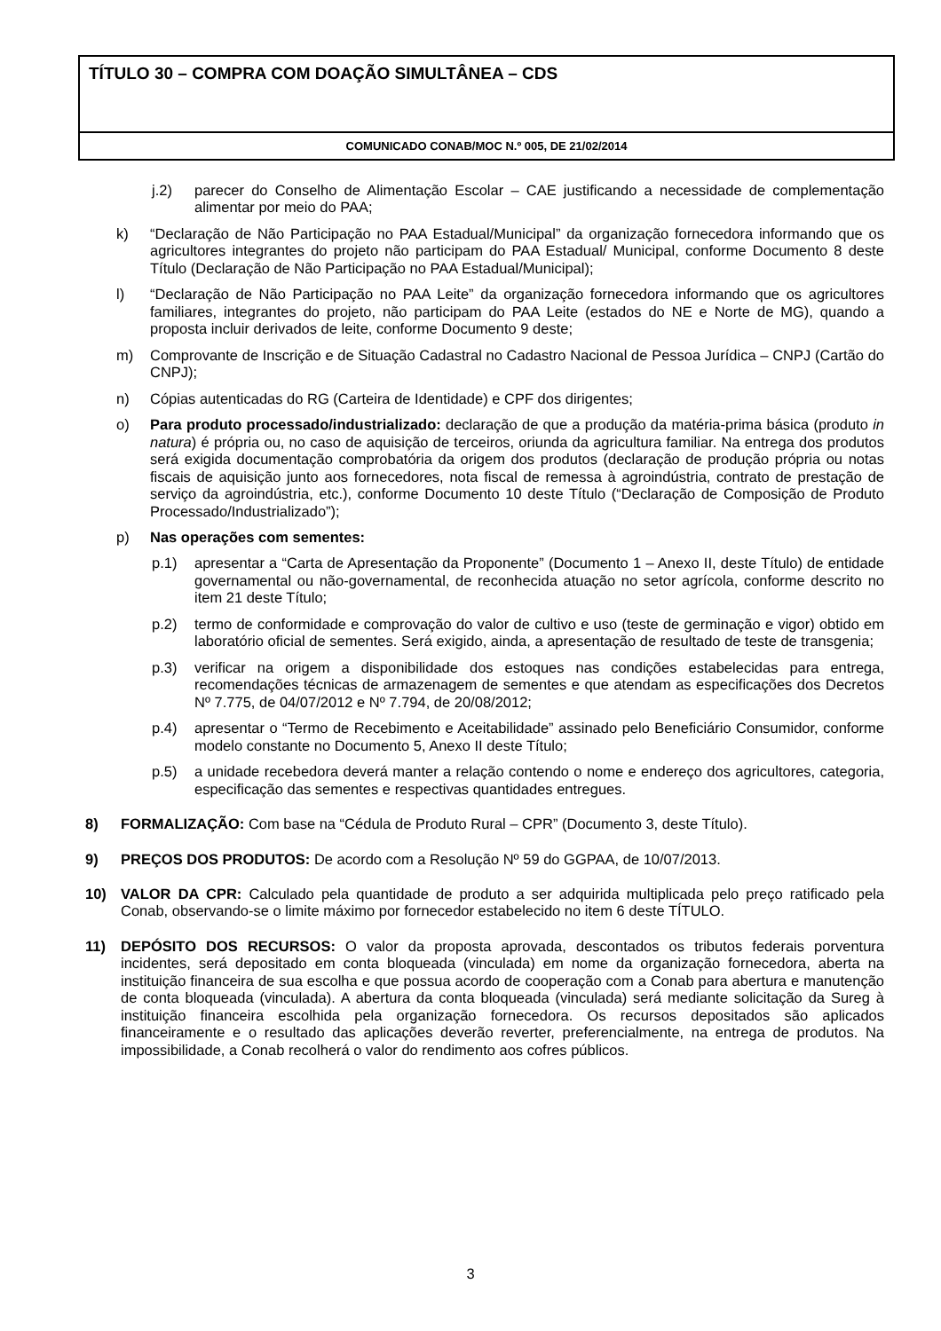TÍTULO 30 – COMPRA COM DOAÇÃO SIMULTÂNEA – CDS
COMUNICADO CONAB/MOC N.º 005, DE 21/02/2014
j.2) parecer do Conselho de Alimentação Escolar – CAE justificando a necessidade de complementação alimentar por meio do PAA;
k) “Declaração de Não Participação no PAA Estadual/Municipal” da organização fornecedora informando que os agricultores integrantes do projeto não participam do PAA Estadual/ Municipal, conforme Documento 8 deste Título (Declaração de Não Participação no PAA Estadual/Municipal);
l) “Declaração de Não Participação no PAA Leite” da organização fornecedora informando que os agricultores familiares, integrantes do projeto, não participam do PAA Leite (estados do NE e Norte de MG), quando a proposta incluir derivados de leite, conforme Documento 9 deste;
m) Comprovante de Inscrição e de Situação Cadastral no Cadastro Nacional de Pessoa Jurídica – CNPJ (Cartão do CNPJ);
n) Cópias autenticadas do RG (Carteira de Identidade) e CPF dos dirigentes;
o) Para produto processado/industrializado: declaração de que a produção da matéria-prima básica (produto in natura) é própria ou, no caso de aquisição de terceiros, oriunda da agricultura familiar. Na entrega dos produtos será exigida documentação comprobatória da origem dos produtos (declaração de produção própria ou notas fiscais de aquisição junto aos fornecedores, nota fiscal de remessa à agroindústria, contrato de prestação de serviço da agroindústria, etc.), conforme Documento 10 deste Título (“Declaração de Composição de Produto Processado/Industrializado”);
p) Nas operações com sementes:
p.1) apresentar a “Carta de Apresentação da Proponente” (Documento 1 – Anexo II, deste Título) de entidade governamental ou não-governamental, de reconhecida atuação no setor agrícola, conforme descrito no item 21 deste Título;
p.2) termo de conformidade e comprovação do valor de cultivo e uso (teste de germinação e vigor) obtido em laboratório oficial de sementes. Será exigido, ainda, a apresentação de resultado de teste de transgenia;
p.3) verificar na origem a disponibilidade dos estoques nas condições estabelecidas para entrega, recomendações técnicas de armazenagem de sementes e que atendam as especificações dos Decretos Nº 7.775, de 04/07/2012 e Nº 7.794, de 20/08/2012;
p.4) apresentar o “Termo de Recebimento e Aceitabilidade” assinado pelo Beneficiário Consumidor, conforme modelo constante no Documento 5, Anexo II deste Título;
p.5) a unidade recebedora deverá manter a relação contendo o nome e endereço dos agricultores, categoria, especificação das sementes e respectivas quantidades entregues.
8) FORMALIZAÇÃO: Com base na “Cédula de Produto Rural – CPR” (Documento 3, deste Título).
9) PREÇOS DOS PRODUTOS: De acordo com a Resolução Nº 59 do GGPAA, de 10/07/2013.
10) VALOR DA CPR: Calculado pela quantidade de produto a ser adquirida multiplicada pelo preço ratificado pela Conab, observando-se o limite máximo por fornecedor estabelecido no item 6 deste TÍTULO.
11) DEPÓSITO DOS RECURSOS: O valor da proposta aprovada, descontados os tributos federais porventura incidentes, será depositado em conta bloqueada (vinculada) em nome da organização fornecedora, aberta na instituição financeira de sua escolha e que possua acordo de cooperação com a Conab para abertura e manutenção de conta bloqueada (vinculada). A abertura da conta bloqueada (vinculada) será mediante solicitação da Sureg à instituição financeira escolhida pela organização fornecedora. Os recursos depositados são aplicados financeiramente e o resultado das aplicações deverão reverter, preferencialmente, na entrega de produtos. Na impossibilidade, a Conab recolherá o valor do rendimento aos cofres públicos.
3